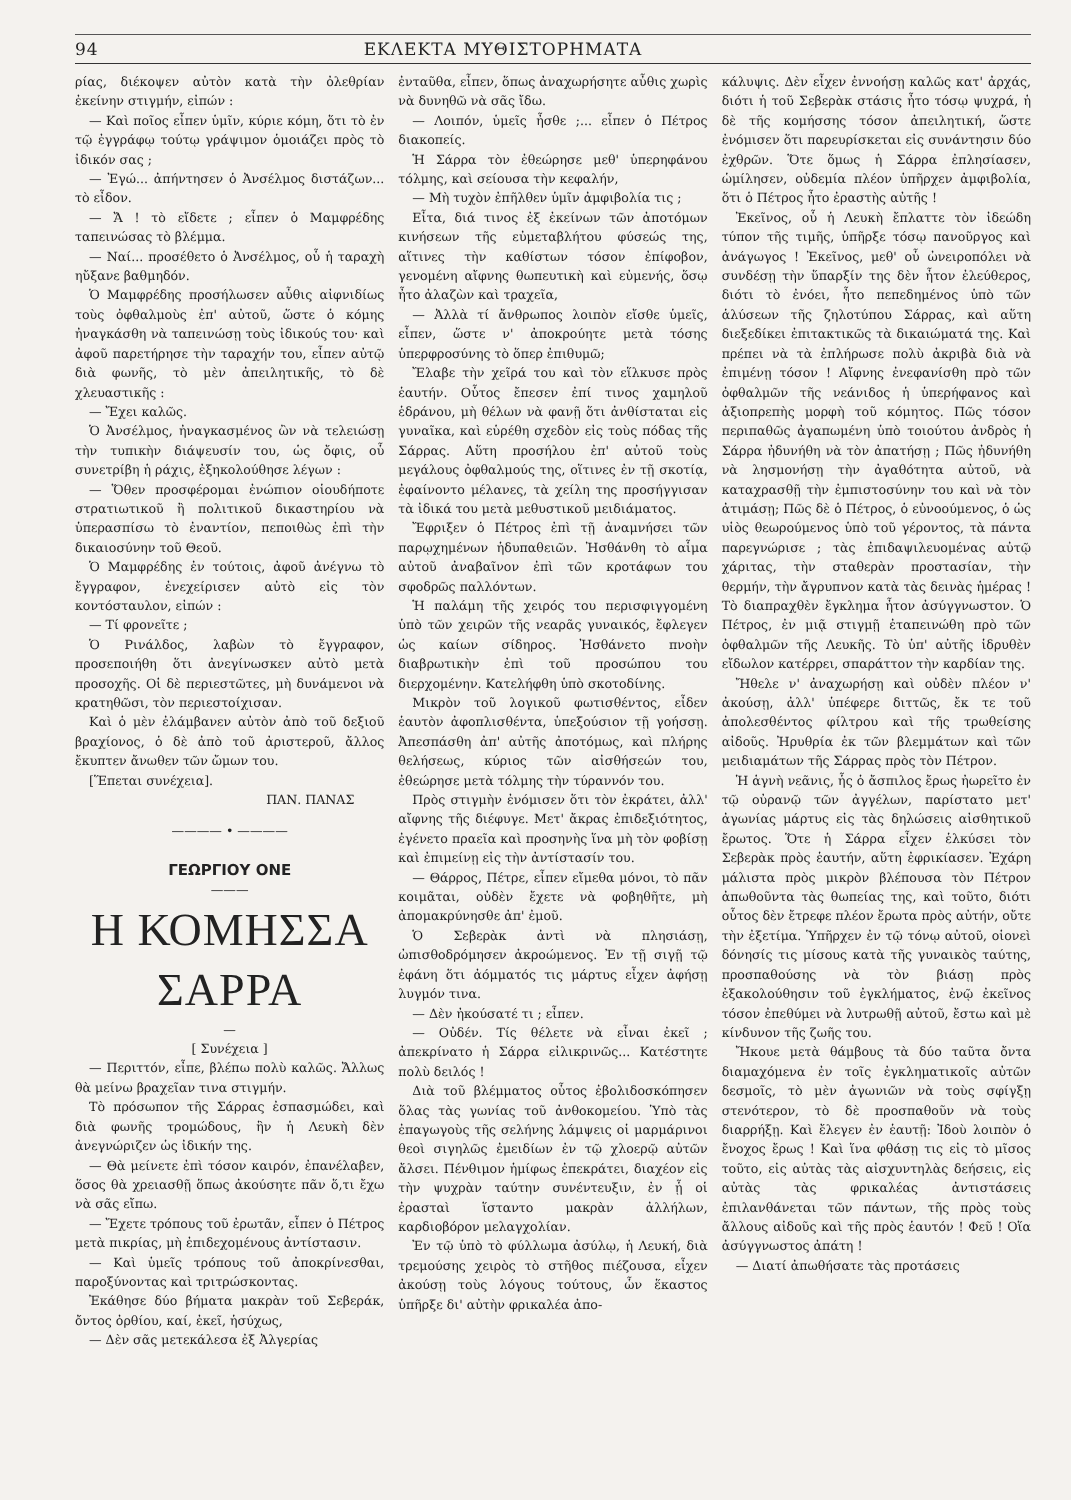94 ΕΚΛΕΚΤΑ ΜΥΘΙΣΤΟΡΗΜΑΤΑ
ρίας, διέκοψεν αὐτὸν κατὰ τὴν ὀλεθρίαν ἐκείνην στιγμήν, εἰπών :
— Καὶ ποῖος εἶπεν ὑμῖν, κύριε κόμη, ὅτι τὸ ἐν τῷ ἐγγράφῳ τούτῳ γράψιμον ὁμοιάζει πρὸς τὸ ἰδικόν σας ;
— Ἐγώ... ἀπήντησεν ὁ Ἀνσέλμος διστάζων... τὸ εἶδον.
— Ἄ ! τὸ εἴδετε ; εἶπεν ὁ Μαμφρέδης ταπεινώσας τὸ βλέμμα.
— Ναί... προσέθετο ὁ Ἀνσέλμος, οὗ ἡ ταραχὴ ηὔξανε βαθμηδόν.
Ὁ Μαμφρέδης προσήλωσεν αὖθις αἰφνιδίως τοὺς ὀφθαλμοὺς ἐπ' αὐτοῦ, ὥστε ὁ κόμης ἠναγκάσθη νὰ ταπεινώσῃ τοὺς ἰδικούς του· καὶ ἀφοῦ παρετήρησε τὴν ταραχήν του, εἶπεν αὐτῷ διὰ φωνῆς, τὸ μὲν ἀπειλητικῆς, τὸ δὲ χλευαστικῆς :
— Ἔχει καλῶς.
Ὁ Ἀνσέλμος, ἠναγκασμένος ὢν νὰ τελειώσῃ τὴν τυπικὴν διάψευσίν του, ὡς ὄφις, οὗ συνετρίβη ἡ ράχις, ἐξηκολούθησε λέγων :
— Ὅθεν προσφέρομαι ἐνώπιον οἱουδήποτε στρατιωτικοῦ ἢ πολιτικοῦ δικαστηρίου νὰ ὑπερασπίσω τὸ ἐναντίον, πεποιθὼς ἐπὶ τὴν δικαιοσύνην τοῦ Θεοῦ.
Ὁ Μαμφρέδης ἐν τούτοις, ἀφοῦ ἀνέγνω τὸ ἔγγραφον, ἐνεχείρισεν αὐτὸ εἰς τὸν κοντόσταυλον, εἰπών :
— Τί φρονεῖτε ;
Ὁ Ρινάλδος, λαβὼν τὸ ἔγγραφον, προσεποιήθη ὅτι ἀνεγίνωσκεν αὐτὸ μετὰ προσοχῆς. Οἱ δὲ περιεστῶτες, μὴ δυνάμενοι νὰ κρατηθῶσι, τὸν περιεστοίχισαν.
Καὶ ὁ μὲν ἐλάμβανεν αὐτὸν ἀπὸ τοῦ δεξιοῦ βραχίονος, ὁ δὲ ἀπὸ τοῦ ἀριστεροῦ, ἄλλος ἔκυπτεν ἄνωθεν τῶν ὤμων του.
[Ἕπεται συνέχεια].
ΠΑΝ. ΠΑΝΑΣ
———— • ————
ΓΕΩΡΓΙΟΥ ΟΝΕ
———
Η ΚΟΜΗΣΣΑ ΣΑΡΡΑ
—
[ Συνέχεια ]
— Περιττόν, εἶπε, βλέπω πολὺ καλῶς. Ἄλλως θὰ μείνω βραχεῖαν τινα στιγμήν.
Τὸ πρόσωπον τῆς Σάρρας ἐσπασμώδει, καὶ διὰ φωνῆς τρομώδους, ἣν ἡ Λευκὴ δὲν ἀνεγνώριζεν ὡς ἰδικήν της.
— Θὰ μείνετε ἐπὶ τόσον καιρόν, ἐπανέλαβεν, ὅσος θὰ χρειασθῇ ὅπως ἀκούσητε πᾶν ὅ,τι ἔχω νὰ σᾶς εἴπω.
— Ἔχετε τρόπους τοῦ ἐρωτᾶν, εἶπεν ὁ Πέτρος μετὰ πικρίας, μὴ ἐπιδεχομένους ἀντίστασιν.
— Καὶ ὑμεῖς τρόπους τοῦ ἀποκρίνεσθαι, παροξύνοντας καὶ τριτρώσκοντας.
Ἐκάθησε δύο βήματα μακρὰν τοῦ Σεβεράκ, ὄντος ὀρθίου, καί, ἐκεῖ, ἡσύχως,
— Δὲν σᾶς μετεκάλεσα ἐξ Ἀλγερίας
ἐνταῦθα, εἶπεν, ὅπως ἀναχωρήσητε αὖθις χωρὶς νὰ δυνηθῶ νὰ σᾶς ἴδω.
— Λοιπόν, ὑμεῖς ἦσθε ;... εἶπεν ὁ Πέτρος διακοπείς.
Ἡ Σάρρα τὸν ἐθεώρησε μεθ' ὑπερηφάνου τόλμης, καὶ σείουσα τὴν κεφαλήν,
— Μὴ τυχὸν ἐπῆλθεν ὑμῖν ἀμφιβολία τις ;
Εἶτα, διά τινος ἐξ ἐκείνων τῶν ἀποτόμων κινήσεων τῆς εὐμεταβλήτου φύσεώς της, αἵτινες τὴν καθίστων τόσον ἐπίφοβον, γενομένη αἴφνης θωπευτικὴ καὶ εὐμενής, ὅσῳ ἦτο ἀλαζὼν καὶ τραχεῖα,
— Ἀλλὰ τί ἄνθρωπος λοιπὸν εἴσθε ὑμεῖς, εἶπεν, ὥστε ν' ἀποκρούητε μετὰ τόσης ὑπερφροσύνης τὸ ὅπερ ἐπιθυμῶ;
Ἔλαβε τὴν χεῖρά του καὶ τὸν εἵλκυσε πρὸς ἑαυτήν. Οὗτος ἔπεσεν ἐπί τινος χαμηλοῦ ἑδράνου, μὴ θέλων νὰ φανῇ ὅτι ἀνθίσταται εἰς γυναῖκα, καὶ εὑρέθη σχεδὸν εἰς τοὺς πόδας τῆς Σάρρας. Αὕτη προσήλου ἐπ' αὐτοῦ τοὺς μεγάλους ὀφθαλμούς της, οἵτινες ἐν τῇ σκοτίᾳ, ἐφαίνοντο μέλανες, τὰ χείλη της προσήγγισαν τὰ ἰδικά του μετὰ μεθυστικοῦ μειδιάματος.
Ἔφριξεν ὁ Πέτρος ἐπὶ τῇ ἀναμνήσει τῶν παρῳχημένων ἡδυπαθειῶν. Ἠσθάνθη τὸ αἷμα αὐτοῦ ἀναβαῖνον ἐπὶ τῶν κροτάφων του σφοδρῶς παλλόντων.
Ἡ παλάμη τῆς χειρός του περισφιγγομένη ὑπὸ τῶν χειρῶν τῆς νεαρᾶς γυναικός, ἔφλεγεν ὡς καίων σίδηρος. Ἠσθάνετο πνοὴν διαβρωτικὴν ἐπὶ τοῦ προσώπου του διερχομένην. Κατελήφθη ὑπὸ σκοτοδίνης.
Μικρὸν τοῦ λογικοῦ φωτισθέντος, εἶδεν ἑαυτὸν ἀφοπλισθέντα, ὑπεξούσιον τῇ γοήσσῃ. Ἀπεσπάσθη ἀπ' αὐτῆς ἀποτόμως, καὶ πλήρης θελήσεως, κύριος τῶν αἰσθήσεών του, ἐθεώρησε μετὰ τόλμης τὴν τύραννόν του.
Πρὸς στιγμὴν ἐνόμισεν ὅτι τὸν ἐκράτει, ἀλλ' αἴφνης τῆς διέφυγε. Μετ' ἄκρας ἐπιδεξιότητος, ἐγένετο πραεῖα καὶ προσηνὴς ἵνα μὴ τὸν φοβίσῃ καὶ ἐπιμείνῃ εἰς τὴν ἀντίστασίν του.
— Θάρρος, Πέτρε, εἶπεν εἴμεθα μόνοι, τὸ πᾶν κοιμᾶται, οὐδὲν ἔχετε νὰ φοβηθῆτε, μὴ ἀπομακρύνησθε ἀπ' ἐμοῦ.
Ὁ Σεβερὰκ ἀντὶ νὰ πλησιάσῃ, ὠπισθοδρόμησεν ἀκροώμενος. Ἐν τῇ σιγῇ τῷ ἐφάνη ὅτι ἀόμματός τις μάρτυς εἶχεν ἀφήσῃ λυγμόν τινα.
— Δὲν ἠκούσατέ τι ; εἶπεν.
— Οὐδέν. Τίς θέλετε νὰ εἶναι ἐκεῖ ; ἀπεκρίνατο ἡ Σάρρα εἰλικρινῶς... Κατέστητε πολὺ δειλός !
Διὰ τοῦ βλέμματος οὗτος ἐβολιδοσκόπησεν ὅλας τὰς γωνίας τοῦ ἀνθοκομείου. Ὑπὸ τὰς ἐπαγωγοὺς τῆς σελήνης λάμψεις οἱ μαρμάρινοι θεοὶ σιγηλῶς ἐμειδίων ἐν τῷ χλοερῷ αὐτῶν ἄλσει. Πένθιμον ἡμίφως ἐπεκράτει, διαχέον εἰς τὴν ψυχρὰν ταύτην συνέντευξιν, ἐν ᾗ οἱ ἐρασταὶ ἵσταντο μακρὰν ἀλλήλων, καρδιοβόρον μελαγχολίαν.
Ἐν τῷ ὑπὸ τὸ φύλλωμα ἀσύλῳ, ἡ Λευκή, διὰ τρεμούσης χειρὸς τὸ στῆθος πιέζουσα, εἶχεν ἀκούσῃ τοὺς λόγους τούτους, ὧν ἕκαστος ὑπῆρξε δι' αὐτὴν φρικαλέα ἀπο-
κάλυψις. Δὲν εἶχεν ἐννοήσῃ καλῶς κατ' ἀρχάς, διότι ἡ τοῦ Σεβερὰκ στάσις ἦτο τόσῳ ψυχρά, ἡ δὲ τῆς κομήσσης τόσον ἀπειλητική, ὥστε ἐνόμισεν ὅτι παρευρίσκεται εἰς συνάντησιν δύο ἐχθρῶν. Ὅτε ὅμως ἡ Σάρρα ἐπλησίασεν, ὡμίλησεν, οὐδεμία πλέον ὑπῆρχεν ἀμφιβολία, ὅτι ὁ Πέτρος ἦτο ἐραστὴς αὐτῆς !
Ἐκεῖνος, οὗ ἡ Λευκὴ ἔπλαττε τὸν ἰδεώδη τύπον τῆς τιμῆς, ὑπῆρξε τόσῳ πανοῦργος καὶ ἀνάγωγος ! Ἐκεῖνος, μεθ' οὗ ὠνειροπόλει νὰ συνδέσῃ τὴν ὕπαρξίν της δὲν ἦτον ἐλεύθερος, διότι τὸ ἐνόει, ἦτο πεπεδημένος ὑπὸ τῶν ἁλύσεων τῆς ζηλοτύπου Σάρρας, καὶ αὕτη διεξεδίκει ἐπιτακτικῶς τὰ δικαιώματά της. Καὶ πρέπει νὰ τὰ ἐπλήρωσε πολὺ ἀκριβὰ διὰ νὰ ἐπιμένῃ τόσον ! Αἴφνης ἐνεφανίσθη πρὸ τῶν ὀφθαλμῶν τῆς νεάνιδος ἡ ὑπερήφανος καὶ ἀξιοπρεπὴς μορφὴ τοῦ κόμητος. Πῶς τόσον περιπαθῶς ἀγαπωμένη ὑπὸ τοιούτου ἀνδρὸς ἡ Σάρρα ἠδυνήθη νὰ τὸν ἀπατήσῃ ; Πῶς ἠδυνήθη νὰ λησμονήσῃ τὴν ἀγαθότητα αὐτοῦ, νὰ καταχρασθῇ τὴν ἐμπιστοσύνην του καὶ νὰ τὸν ἀτιμάσῃ; Πῶς δὲ ὁ Πέτρος, ὁ εὐνοούμενος, ὁ ὡς υἱὸς θεωρούμενος ὑπὸ τοῦ γέροντος, τὰ πάντα παρεγνώρισε ; τὰς ἐπιδαψιλευομένας αὐτῷ χάριτας, τὴν σταθερὰν προστασίαν, τὴν θερμήν, τὴν ἄγρυπνον κατὰ τὰς δεινὰς ἡμέρας ! Τὸ διαπραχθὲν ἔγκλημα ἦτον ἀσύγγνωστον. Ὁ Πέτρος, ἐν μιᾷ στιγμῇ ἐταπεινώθη πρὸ τῶν ὀφθαλμῶν τῆς Λευκῆς. Τὸ ὑπ' αὐτῆς ἱδρυθὲν εἴδωλον κατέρρει, σπαράττον τὴν καρδίαν της.
Ἤθελε ν' ἀναχωρήσῃ καὶ οὐδὲν πλέον ν' ἀκούσῃ, ἀλλ' ὑπέφερε διττῶς, ἔκ τε τοῦ ἀπολεσθέντος φίλτρου καὶ τῆς τρωθείσης αἰδοῦς. Ἠρυθρία ἐκ τῶν βλεμμάτων καὶ τῶν μειδιαμάτων τῆς Σάρρας πρὸς τὸν Πέτρον.
Ἡ ἁγνὴ νεᾶνις, ἧς ὁ ἄσπιλος ἔρως ἠωρεῖτο ἐν τῷ οὐρανῷ τῶν ἀγγέλων, παρίστατο μετ' ἀγωνίας μάρτυς εἰς τὰς δηλώσεις αἰσθητικοῦ ἔρωτος. Ὅτε ἡ Σάρρα εἶχεν ἑλκύσει τὸν Σεβερὰκ πρὸς ἑαυτήν, αὕτη ἐφρικίασεν. Ἐχάρη μάλιστα πρὸς μικρὸν βλέπουσα τὸν Πέτρον ἀπωθοῦντα τὰς θωπείας της, καὶ τοῦτο, διότι οὗτος δὲν ἔτρεφε πλέον ἔρωτα πρὸς αὐτήν, οὔτε τὴν ἐξετίμα. Ὑπῆρχεν ἐν τῷ τόνῳ αὐτοῦ, οἱονεὶ δόνησίς τις μίσους κατὰ τῆς γυναικὸς ταύτης, προσπαθούσης νὰ τὸν βιάσῃ πρὸς ἐξακολούθησιν τοῦ ἐγκλήματος, ἐνῷ ἐκεῖνος τόσον ἐπεθύμει νὰ λυτρωθῇ αὐτοῦ, ἔστω καὶ μὲ κίνδυνον τῆς ζωῆς του.
Ἤκουε μετὰ θάμβους τὰ δύο ταῦτα ὄντα διαμαχόμενα ἐν τοῖς ἐγκληματικοῖς αὐτῶν δεσμοῖς, τὸ μὲν ἀγωνιῶν νὰ τοὺς σφίγξῃ στενότερον, τὸ δὲ προσπαθοῦν νὰ τοὺς διαρρήξῃ. Καὶ ἔλεγεν ἐν ἑαυτῇ: Ἰδοὺ λοιπὸν ὁ ἔνοχος ἔρως ! Καὶ ἵνα φθάσῃ τις εἰς τὸ μῖσος τοῦτο, εἰς αὐτὰς τὰς αἰσχυντηλὰς δεήσεις, εἰς αὐτὰς τὰς φρικαλέας ἀντιστάσεις ἐπιλανθάνεται τῶν πάντων, τῆς πρὸς τοὺς ἄλλους αἰδοῦς καὶ τῆς πρὸς ἑαυτόν ! Φεῦ ! Οἵα ἀσύγγνωστος ἀπάτη !
— Διατί ἀπωθήσατε τὰς προτάσεις